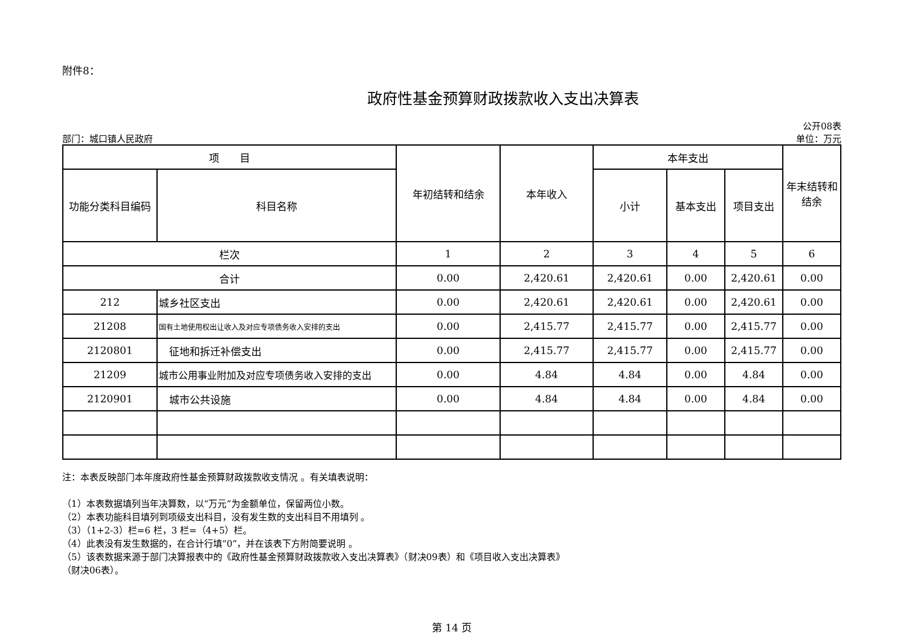附件8：
政府性基金预算财政拨款收入支出决算表
部门：城口镇人民政府
公开08表
单位：万元
| 项 目 | | 年初结转和结余 | 本年收入 | 本年支出 | | | 年末结转和结余 |
| --- | --- | --- | --- | --- | --- | --- | --- |
| 功能分类科目编码 | 科目名称 | | | 小计 | 基本支出 | 项目支出 | |
| 栏次 | | 1 | 2 | 3 | 4 | 5 | 6 |
| 合计 | | 0.00 | 2,420.61 | 2,420.61 | 0.00 | 2,420.61 | 0.00 |
| 212 | 城乡社区支出 | 0.00 | 2,420.61 | 2,420.61 | 0.00 | 2,420.61 | 0.00 |
| 21208 | 国有土地使用权出让收入及对应专项债务收入安排的支出 | 0.00 | 2,415.77 | 2,415.77 | 0.00 | 2,415.77 | 0.00 |
| 2120801 | 征地和拆迁补偿支出 | 0.00 | 2,415.77 | 2,415.77 | 0.00 | 2,415.77 | 0.00 |
| 21209 | 城市公用事业附加及对应专项债务收入安排的支出 | 0.00 | 4.84 | 4.84 | 0.00 | 4.84 | 0.00 |
| 2120901 | 城市公共设施 | 0.00 | 4.84 | 4.84 | 0.00 | 4.84 | 0.00 |
注：本表反映部门本年度政府性基金预算财政拨款收支情况 。有关填表说明：
（1）本表数据填列当年决算数，以“万元”为金额单位，保留两位小数。
（2）本表功能科目填列到项级支出科目，没有发生数的支出科目不用填列 。
（3）（1+2-3）栏=6 栏，3 栏=（4+5）栏。
（4）此表没有发生数据的，在合计行填“0”，并在该表下方附简要说明 。
（5）该表数据来源于部门决算报表中的《政府性基金预算财政拨款收入支出决算表》（财决09表）和《项目收入支出决算表》
（财决06表）。
第 14 页